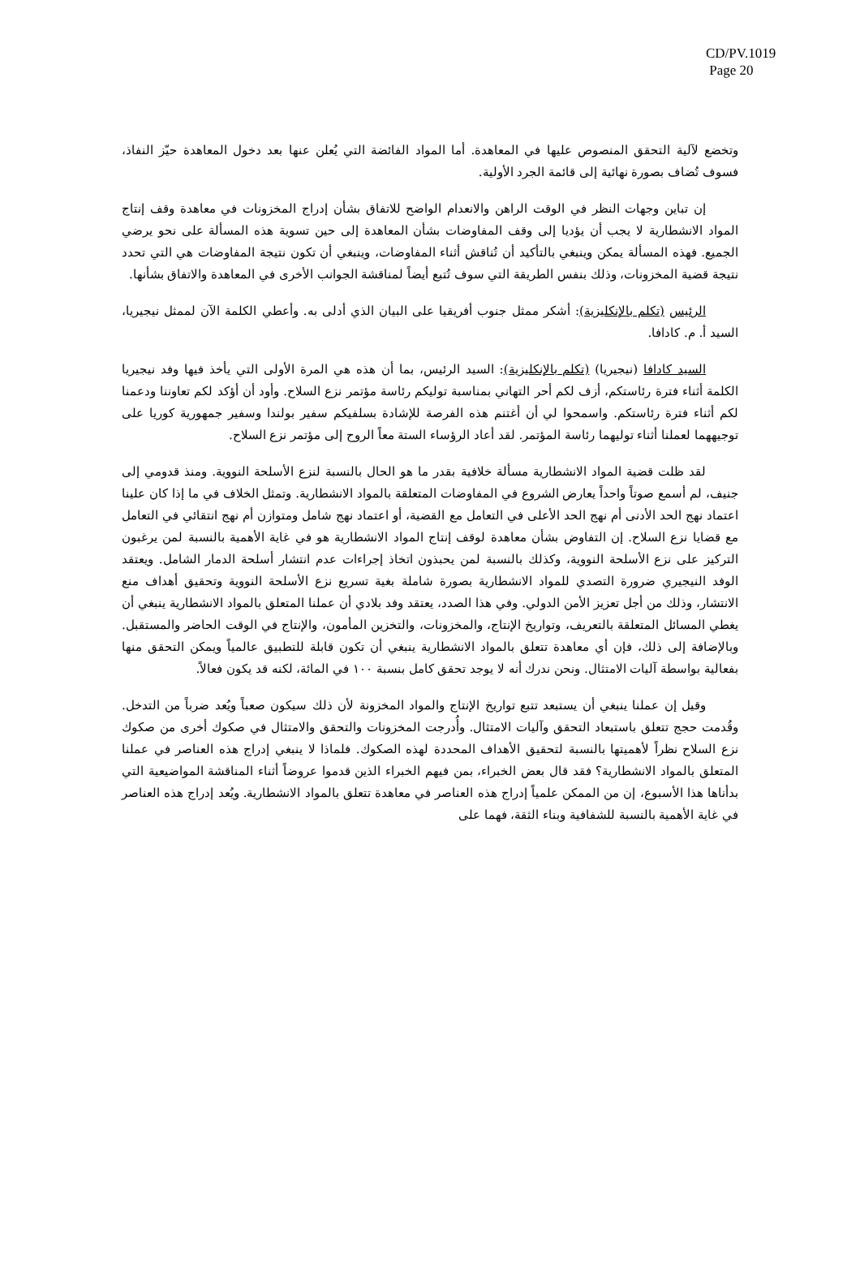CD/PV.1019
Page 20
وتخضع لآلية التحقق المنصوص عليها في المعاهدة. أما المواد الفائضة التي يُعلن عنها بعد دخول المعاهدة حيّز النفاذ، فسوف تُضاف بصورة نهائية إلى قائمة الجرد الأولية.
إن تباين وجهات النظر في الوقت الراهن والانعدام الواضح للاتفاق بشأن إدراج المخزونات في معاهدة وقف إنتاج المواد الانشطارية لا يجب أن يؤديا إلى وقف المفاوضات بشأن المعاهدة إلى حين تسوية هذه المسألة على نحو يرضي الجميع. فهذه المسألة يمكن وينبغي بالتأكيد أن تُناقش أثناء المفاوضات، وينبغي أن تكون نتيجة المفاوضات هي التي تحدد نتيجة قضية المخزونات، وذلك بنفس الطريقة التي سوف تُتبع أيضاً لمناقشة الجوانب الأخرى في المعاهدة والاتفاق بشأنها.
الرئيس (تكلم بالإنكليزية): أشكر ممثل جنوب أفريقيا على البيان الذي أدلى به. وأعطي الكلمة الآن لممثل نيجيريا، السيد أ. م. كادافا.
السيد كادافا (نيجيريا) (تكلم بالإنكليزية): السيد الرئيس، بما أن هذه هي المرة الأولى التي يأخذ فيها وفد نيجيريا الكلمة أثناء فترة رئاستكم، أزف لكم أحر التهاني بمناسبة توليكم رئاسة مؤتمر نزع السلاح. وأود أن أؤكد لكم تعاوننا ودعمنا لكم أثناء فترة رئاستكم. واسمحوا لي أن أغتنم هذه الفرصة للإشادة بسلفيكم سفير بولندا وسفير جمهورية كوريا على توجيههما لعملنا أثناء توليهما رئاسة المؤتمر. لقد أعاد الرؤساء الستة معاً الروح إلى مؤتمر نزع السلاح.
لقد ظلت قضية المواد الانشطارية مسألة خلافية بقدر ما هو الحال بالنسبة لنزع الأسلحة النووية. ومنذ قدومي إلى جنيف، لم أسمع صوتاً واحداً يعارض الشروع في المفاوضات المتعلقة بالمواد الانشطارية. وتمثل الخلاف في ما إذا كان علينا اعتماد نهج الحد الأدنى أم نهج الحد الأعلى في التعامل مع القضية، أو اعتماد نهج شامل ومتوازن أم نهج انتقائي في التعامل مع قضايا نزع السلاح. إن التفاوض بشأن معاهدة لوقف إنتاج المواد الانشطارية هو في غاية الأهمية بالنسبة لمن يرغبون التركيز على نزع الأسلحة النووية، وكذلك بالنسبة لمن يحبذون اتخاذ إجراءات عدم انتشار أسلحة الدمار الشامل. ويعتقد الوفد النيجيري ضرورة التصدي للمواد الانشطارية بصورة شاملة بغية تسريع نزع الأسلحة النووية وتحقيق أهداف منع الانتشار، وذلك من أجل تعزيز الأمن الدولي. وفي هذا الصدد، يعتقد وفد بلادي أن عملنا المتعلق بالمواد الانشطارية ينبغي أن يغطي المسائل المتعلقة بالتعريف، وتواريخ الإنتاج، والمخزونات، والتخزين المأمون، والإنتاج في الوقت الحاضر والمستقبل. وبالإضافة إلى ذلك، فإن أي معاهدة تتعلق بالمواد الانشطارية ينبغي أن تكون قابلة للتطبيق عالمياً ويمكن التحقق منها بفعالية بواسطة آليات الامتثال. ونحن ندرك أنه لا يوجد تحقق كامل بنسبة ١٠٠ في المائة، لكنه قد يكون فعالاً.
وقيل إن عملنا ينبغي أن يستبعد تتبع تواريخ الإنتاج والمواد المخزونة لأن ذلك سيكون صعباً ويُعد ضرباً من التدخل. وقُدمت حجج تتعلق باستبعاد التحقق وآليات الامتثال. وأُدرجت المخزونات والتحقق والامتثال في صكوك أخرى من صكوك نزع السلاح نظراً لأهميتها بالنسبة لتحقيق الأهداف المحددة لهذه الصكوك. فلماذا لا ينبغي إدراج هذه العناصر في عملنا المتعلق بالمواد الانشطارية؟ فقد قال بعض الخبراء، بمن فيهم الخبراء الذين قدموا عروضاً أثناء المناقشة المواضيعية التي بدأناها هذا الأسبوع، إن من الممكن علمياً إدراج هذه العناصر في معاهدة تتعلق بالمواد الانشطارية. ويُعد إدراج هذه العناصر في غاية الأهمية بالنسبة للشفافية وبناء الثقة، فهما على